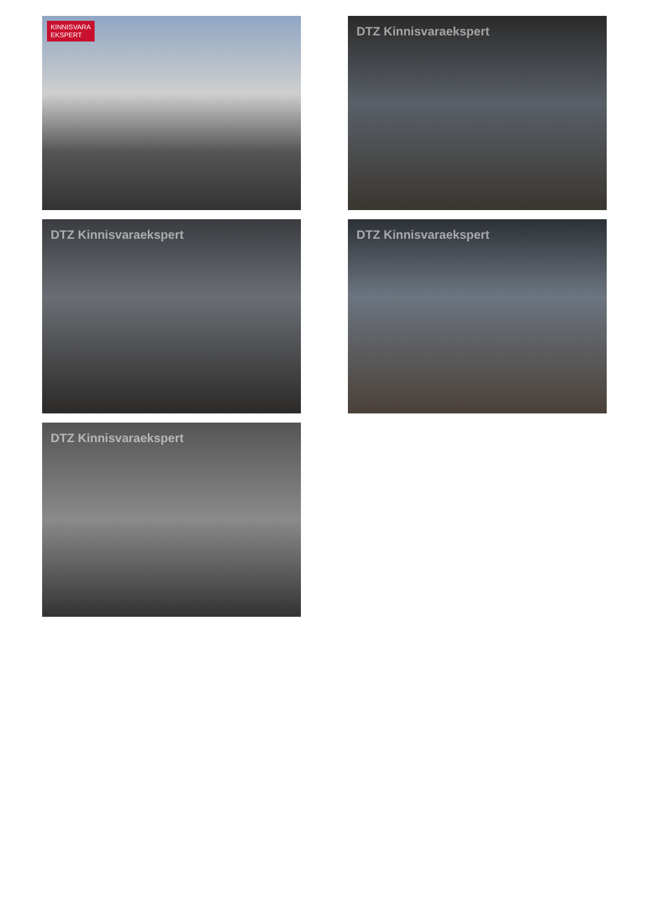KINNISVARA
EKSPERT
DTZ Kinnisvaraekspert
DTZ Kinnisvaraekspert
DTZ Kinnisvaraekspert
DTZ Kinnisvaraekspert